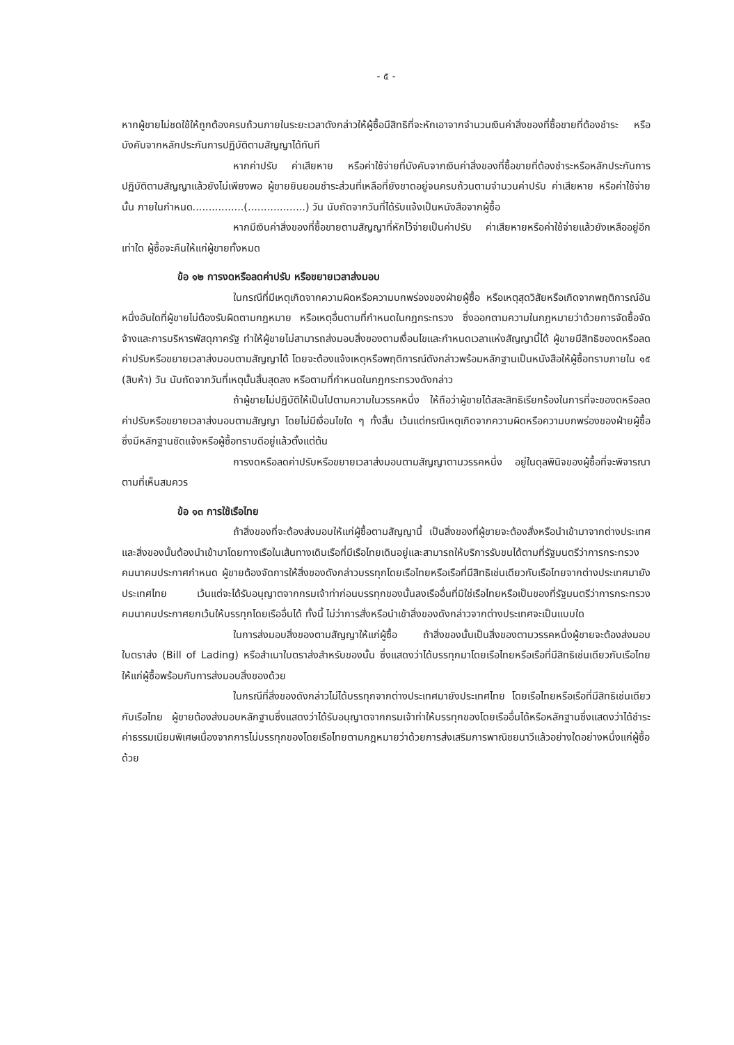- ๕ -
หากผู้ขายไม่ชดใช้ให้ถูกต้องครบถ้วนภายในระยะเวลาดังกล่าวให้ผู้ซื้อมีสิทธิที่จะหักเอาจากจำนวนเงินค่าสิ่งของที่ซื้อขายที่ต้องชำระ หรือบังคับจากหลักประกันการปฏิบัติตามสัญญาได้ทันที
หากค่าปรับ ค่าเสียหาย หรือค่าใช้จ่ายที่บังคับจากเงินค่าสิ่งของที่ซื้อขายที่ต้องชำระหรือหลักประกันการปฏิบัติตามสัญญาแล้วยังไม่เพียงพอ ผู้ขายยินยอมชำระส่วนที่เหลือที่ยังขาดอยู่จนครบถ้วนตามจำนวนค่าปรับ ค่าเสียหาย หรือค่าใช้จ่ายนั้น ภายในกำหนด................(..................) วัน นับถัดจากวันที่ได้รับแจ้งเป็นหนังสือจากผู้ซื้อ
หากมีเงินค่าสิ่งของที่ซื้อขายตามสัญญาที่หักไว้จ่ายเป็นค่าปรับ ค่าเสียหายหรือค่าใช้จ่ายแล้วยังเหลืออยู่อีกเท่าใด ผู้ซื้อจะคืนให้แก่ผู้ขายทั้งหมด
ข้อ ๑๒ การงดหรือลดค่าปรับ หรือขยายเวลาส่งมอบ
ในกรณีที่มีเหตุเกิดจากความผิดหรือความบกพร่องของฝ่ายผู้ซื้อ หรือเหตุสุดวิสัยหรือเกิดจากพฤติการณ์อันหนึ่งอันใดที่ผู้ขายไม่ต้องรับผิดตามกฎหมาย หรือเหตุอื่นตามที่กำหนดในกฎกระทรวง ซึ่งออกตามความในกฎหมายว่าด้วยการจัดซื้อจัดจ้างและการบริหารพัสดุภาครัฐ ทำให้ผู้ขายไม่สามารถส่งมอบสิ่งของตามเงื่อนไขและกำหนดเวลาแห่งสัญญานี้ได้ ผู้ขายมีสิทธิของดหรือลดค่าปรับหรือขยายเวลาส่งมอบตามสัญญาได้ โดยจะต้องแจ้งเหตุหรือพฤติการณ์ดังกล่าวพร้อมหลักฐานเป็นหนังสือให้ผู้ซื้อทราบภายใน ๑๕ (สิบห้า) วัน นับถัดจากวันที่เหตุนั้นสิ้นสุดลง หรือตามที่กำหนดในกฎกระทรวงดังกล่าว
ถ้าผู้ขายไม่ปฏิบัติให้เป็นไปตามความในวรรคหนึ่ง ให้ถือว่าผู้ขายได้สละสิทธิเรียกร้องในการที่จะของดหรือลดค่าปรับหรือขยายเวลาส่งมอบตามสัญญา โดยไม่มีเงื่อนไขใด ๆ ทั้งสิ้น เว้นแต่กรณีเหตุเกิดจากความผิดหรือความบกพร่องของฝ่ายผู้ซื้อซึ่งมีหลักฐานชัดแจ้งหรือผู้ซื้อทราบดีอยู่แล้วตั้งแต่ต้น
การงดหรือลดค่าปรับหรือขยายเวลาส่งมอบตามสัญญาตามวรรคหนึ่ง อยู่ในดุลพินิจของผู้ซื้อที่จะพิจารณาตามที่เห็นสมควร
ข้อ ๑๓ การใช้เรือไทย
ถ้าสิ่งของที่จะต้องส่งมอบให้แก่ผู้ซื้อตามสัญญานี้ เป็นสิ่งของที่ผู้ขายจะต้องสั่งหรือนำเข้ามาจากต่างประเทศ และสิ่งของนั้นต้องนำเข้ามาโดยทางเรือในเส้นทางเดินเรือที่มีเรือไทยเดินอยู่และสามารถให้บริการรับขนได้ตามที่รัฐมนตรีว่าการกระทรวงคมนาคมประกาศกำหนด ผู้ขายต้องจัดการให้สิ่งของดังกล่าวบรรทุกโดยเรือไทยหรือเรือที่มีสิทธิเช่นเดียวกับเรือไทยจากต่างประเทศมายังประเทศไทย เว้นแต่จะได้รับอนุญาตจากกรมเจ้าท่าก่อนบรรทุกของนั้นลงเรืออื่นที่มิใช่เรือไทยหรือเป็นของที่รัฐมนตรีว่าการกระทรวงคมนาคมประกาศยกเว้นให้บรรทุกโดยเรืออื่นได้ ทั้งนี้ ไม่ว่าการสั่งหรือนำเข้าสิ่งของดังกล่าวจากต่างประเทศจะเป็นแบบใด
ในการส่งมอบสิ่งของตามสัญญาให้แก่ผู้ซื้อ ถ้าสิ่งของนั้นเป็นสิ่งของตามวรรคหนึ่งผู้ขายจะต้องส่งมอบใบตราส่ง (Bill of Lading) หรือสำเนาใบตราส่งสำหรับของนั้น ซึ่งแสดงว่าได้บรรทุกมาโดยเรือไทยหรือเรือที่มีสิทธิเช่นเดียวกับเรือไทยให้แก่ผู้ซื้อพร้อมกับการส่งมอบสิ่งของด้วย
ในกรณีที่สิ่งของดังกล่าวไม่ได้บรรทุกจากต่างประเทศมายังประเทศไทย โดยเรือไทยหรือเรือที่มีสิทธิเช่นเดียวกับเรือไทย ผู้ขายต้องส่งมอบหลักฐานซึ่งแสดงว่าได้รับอนุญาตจากกรมเจ้าท่าให้บรรทุกของโดยเรืออื่นได้หรือหลักฐานซึ่งแสดงว่าได้ชำระค่าธรรมเนียมพิเศษเนื่องจากการไม่บรรทุกของโดยเรือไทยตามกฎหมายว่าด้วยการส่งเสริมการพาณิชยนาวีแล้วอย่างใดอย่างหนึ่งแก่ผู้ซื้อด้วย